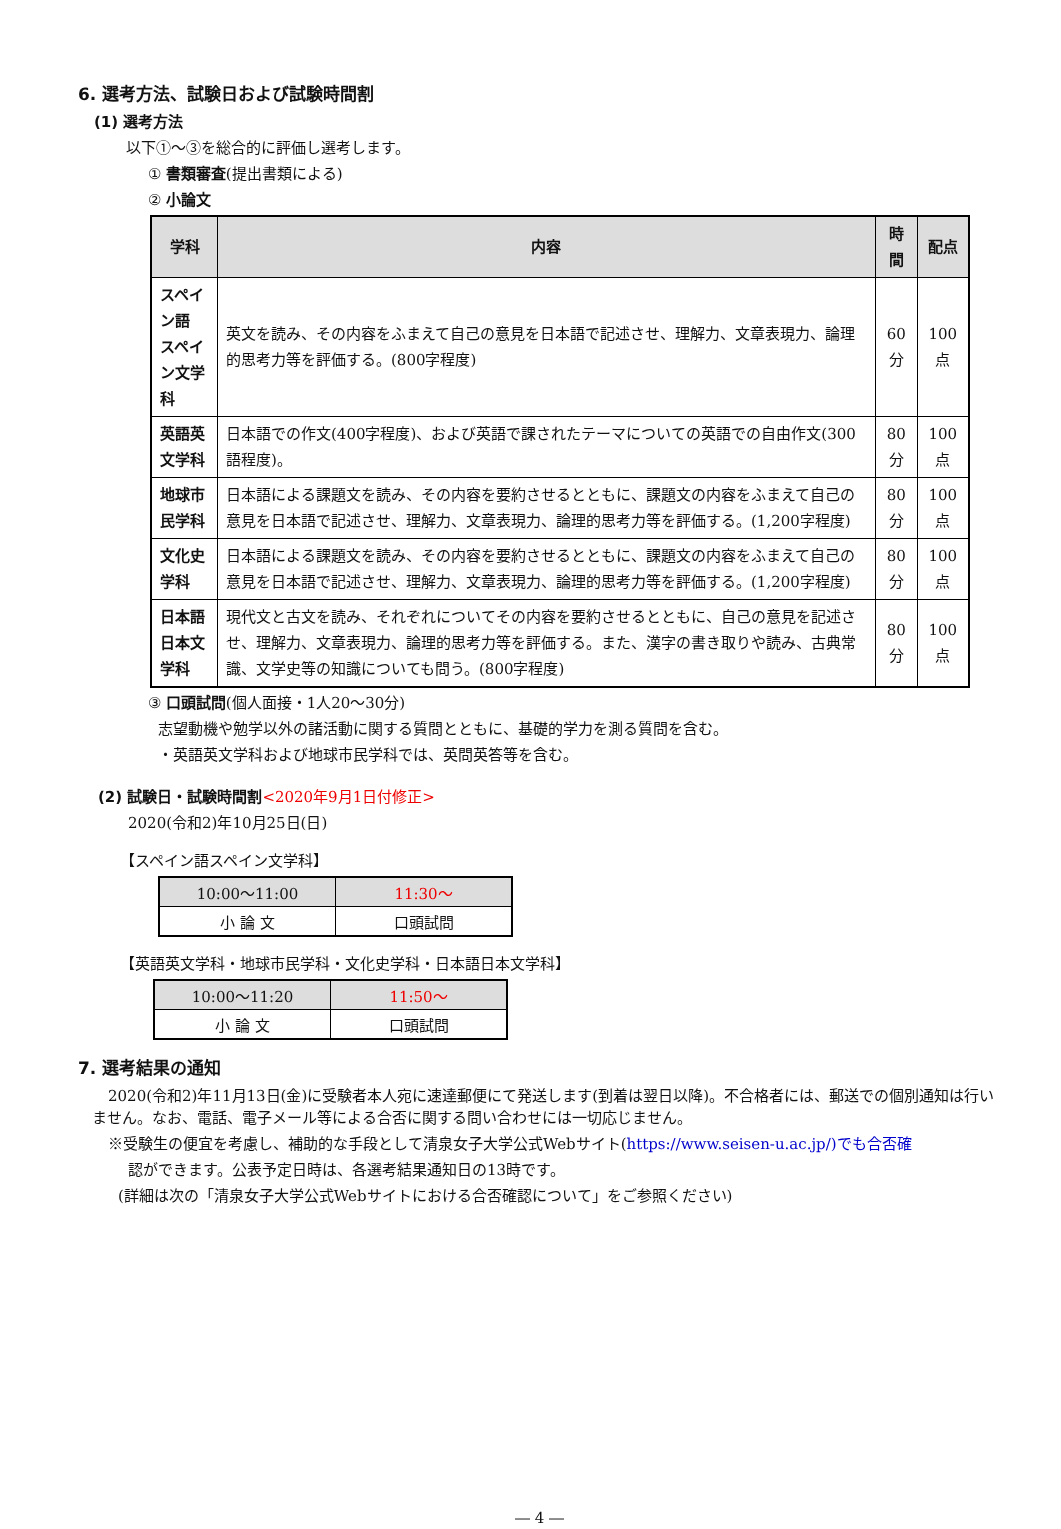6. 選考方法、試験日および試験時間割
(1) 選考方法
以下①～③を総合的に評価し選考します。
① 書類審査(提出書類による)
② 小論文
| 学科 | 内容 | 時間 | 配点 |
| --- | --- | --- | --- |
| スペイン語 スペイン文学科 | 英文を読み、その内容をふまえて自己の意見を日本語で記述させ、理解力、文章表現力、論理的思考力等を評価する。(800字程度) | 60分 | 100点 |
| 英語英文学科 | 日本語での作文(400字程度)、および英語で課されたテーマについての英語での自由作文(300語程度)。 | 80分 | 100点 |
| 地球市民学科 | 日本語による課題文を読み、その内容を要約させるとともに、課題文の内容をふまえて自己の意見を日本語で記述させ、理解力、文章表現力、論理的思考力等を評価する。(1,200字程度) | 80分 | 100点 |
| 文化史学科 | 日本語による課題文を読み、その内容を要約させるとともに、課題文の内容をふまえて自己の意見を日本語で記述させ、理解力、文章表現力、論理的思考力等を評価する。(1,200字程度) | 80分 | 100点 |
| 日本語 日本文学科 | 現代文と古文を読み、それぞれについてその内容を要約させるとともに、自己の意見を記述させ、理解力、文章表現力、論理的思考力等を評価する。また、漢字の書き取りや読み、古典常識、文学史等の知識についても問う。(800字程度) | 80分 | 100点 |
③ 口頭試問(個人面接・1人20～30分)
志望動機や勉学以外の諸活動に関する質問とともに、基礎的学力を測る質問を含む。
・英語英文学科および地球市民学科では、英問英答等を含む。
(2) 試験日・試験時間割<2020年9月1日付修正>
2020(令和2)年10月25日(日)
【スペイン語スペイン文学科】
| 10:00～11:00 | 11:30～ |
| 小 論 文 | 口頭試問 |
【英語英文学科・地球市民学科・文化史学科・日本語日本文学科】
| 10:00～11:20 | 11:50～ |
| 小 論 文 | 口頭試問 |
7. 選考結果の通知
2020(令和2)年11月13日(金)に受験者本人宛に速達郵便にて発送します(到着は翌日以降)。不合格者には、郵送での個別通知は行いません。なお、電話、電子メール等による合否に関する問い合わせには一切応じません。
※受験生の便宜を考慮し、補助的な手段として清泉女子大学公式Webサイト(https://www.seisen-u.ac.jp/)でも合否確
認ができます。公表予定日時は、各選考結果通知日の13時です。
(詳細は次の「清泉女子大学公式Webサイトにおける合否確認について」をご参照ください)
― 4 ―